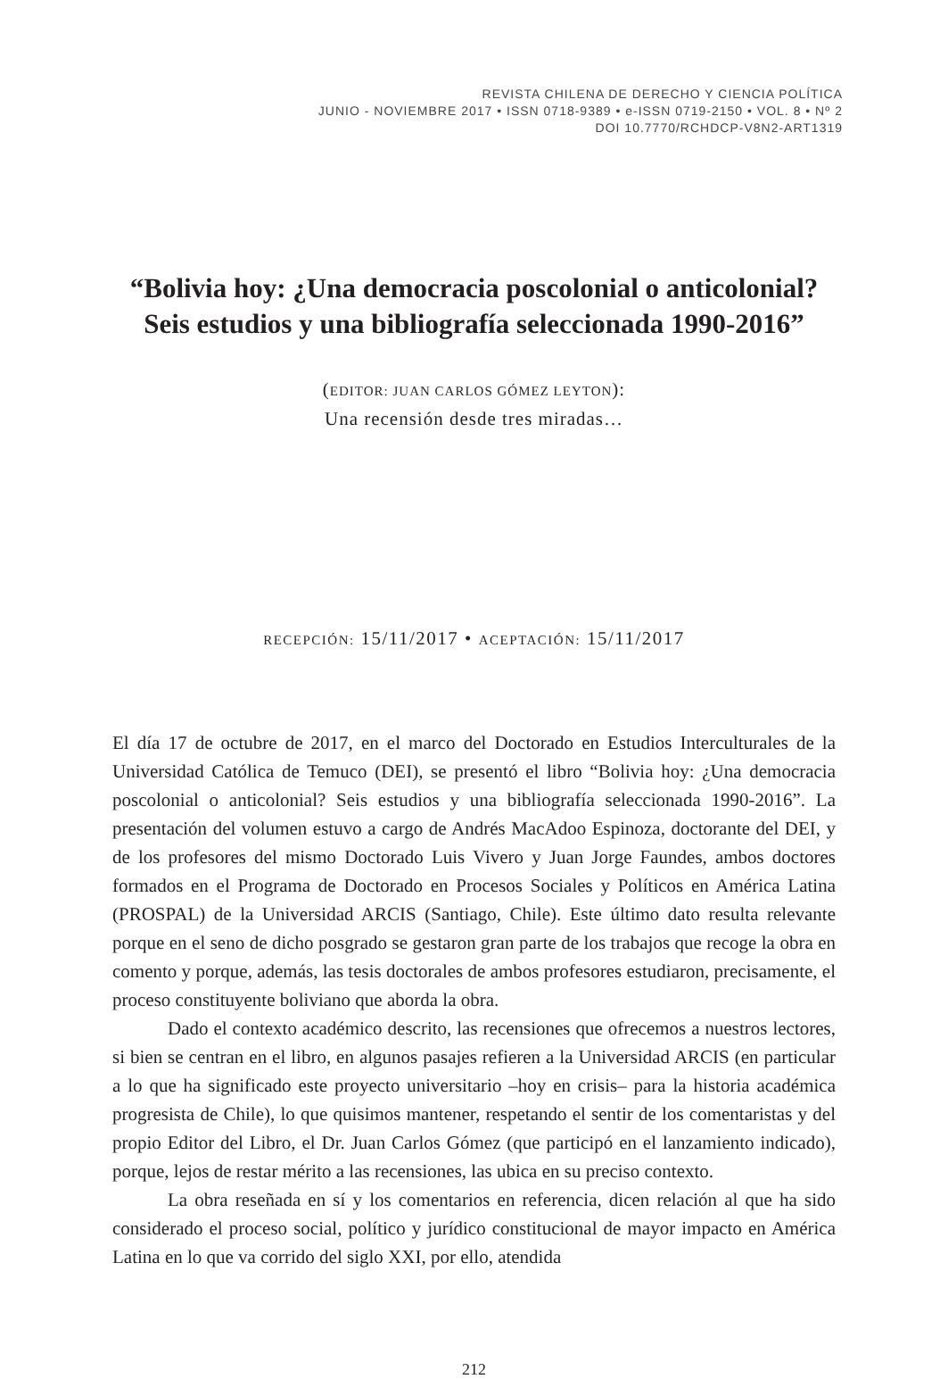REVISTA CHILENA DE DERECHO Y CIENCIA POLÍTICA
JUNIO - NOVIEMBRE 2017 • ISSN 0718-9389 • e-ISSN 0719-2150 • VOL. 8 • Nº 2
DOI 10.7770/RCHDCP-V8N2-ART1319
“Bolivia hoy: ¿Una democracia poscolonial o anticolonial?
Seis estudios y una bibliografía seleccionada 1990-2016”
(EDITOR: JUAN CARLOS GÓMEZ LEYTON):
Una recensión desde tres miradas…
RECEPCIÓN: 15/11/2017 • ACEPTACIÓN: 15/11/2017
El día 17 de octubre de 2017, en el marco del Doctorado en Estudios Interculturales de la Universidad Católica de Temuco (DEI), se presentó el libro “Bolivia hoy: ¿Una democracia poscolonial o anticolonial? Seis estudios y una bibliografía seleccionada 1990-2016”. La presentación del volumen estuvo a cargo de Andrés MacAdoo Espinoza, doctorante del DEI, y de los profesores del mismo Doctorado Luis Vivero y Juan Jorge Faundes, ambos doctores formados en el Programa de Doctorado en Procesos Sociales y Políticos en América Latina (PROSPAL) de la Universidad ARCIS (Santiago, Chile). Este último dato resulta relevante porque en el seno de dicho posgrado se gestaron gran parte de los trabajos que recoge la obra en comento y porque, además, las tesis doctorales de ambos profesores estudiaron, precisamente, el proceso constituyente boliviano que aborda la obra.
Dado el contexto académico descrito, las recensiones que ofrecemos a nuestros lectores, si bien se centran en el libro, en algunos pasajes refieren a la Universidad ARCIS (en particular a lo que ha significado este proyecto universitario –hoy en crisis– para la historia académica progresista de Chile), lo que quisimos mantener, respetando el sentir de los comentaristas y del propio Editor del Libro, el Dr. Juan Carlos Gómez (que participó en el lanzamiento indicado), porque, lejos de restar mérito a las recensiones, las ubica en su preciso contexto.
La obra reseñada en sí y los comentarios en referencia, dicen relación al que ha sido considerado el proceso social, político y jurídico constitucional de mayor impacto en América Latina en lo que va corrido del siglo XXI, por ello, atendida
212